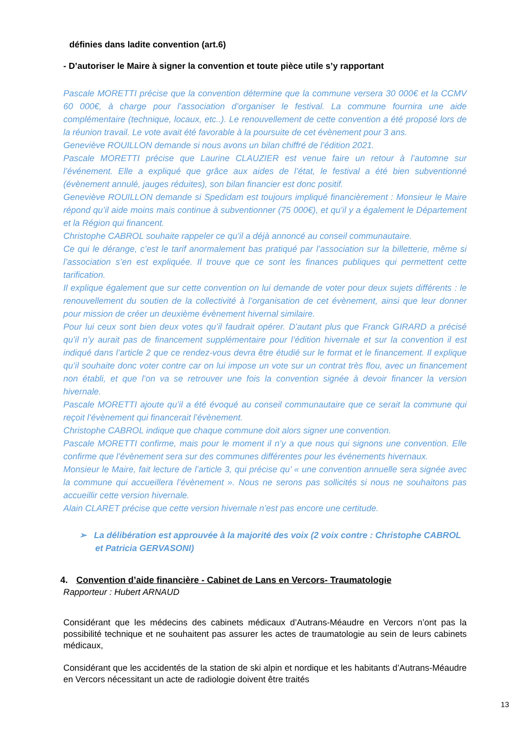définies dans ladite convention (art.6)
- D’autoriser le Maire à signer la convention et toute pièce utile s’y rapportant
Pascale MORETTI précise que la convention détermine que la commune versera 30 000€ et la CCMV 60 000€, à charge pour l’association d’organiser le festival. La commune fournira une aide complémentaire (technique, locaux, etc..). Le renouvellement de cette convention a été proposé lors de la réunion travail. Le vote avait été favorable à la poursuite de cet évènement pour 3 ans.
Geneviève ROUILLON demande si nous avons un bilan chiffré de l’édition 2021.
Pascale MORETTI précise que Laurine CLAUZIER est venue faire un retour à l’automne sur l’événement. Elle a expliqué que grâce aux aides de l’état, le festival a été bien subventionné (évènement annulé, jauges réduites), son bilan financier est donc positif.
Geneviève ROUILLON demande si Spedidam est toujours impliqué financièrement : Monsieur le Maire répond qu’il aide moins mais continue à subventionner (75 000€), et qu’il y a également le Département et la Région qui financent.
Christophe CABROL souhaite rappeler ce qu’il a déjà annoncé au conseil communautaire.
Ce qui le dérange, c’est le tarif anormalement bas pratiqué par l’association sur la billetterie, même si l’association s’en est expliquée. Il trouve que ce sont les finances publiques qui permettent cette tarification.
Il explique également que sur cette convention on lui demande de voter pour deux sujets différents : le renouvellement du soutien de la collectivité à l’organisation de cet évènement, ainsi que leur donner pour mission de créer un deuxième évènement hivernal similaire.
Pour lui ceux sont bien deux votes qu’il faudrait opérer. D’autant plus que Franck GIRARD a précisé qu’il n’y aurait pas de financement supplémentaire pour l’édition hivernale et sur la convention il est indiqué dans l’article 2 que ce rendez-vous devra être étudié sur le format et le financement. Il explique qu’il souhaite donc voter contre car on lui impose un vote sur un contrat très flou, avec un financement non établi, et que l’on va se retrouver une fois la convention signée à devoir financer la version hivernale.
Pascale MORETTI ajoute qu’il a été évoqué au conseil communautaire que ce serait la commune qui reçoit l’évènement qui financerait l’évènement.
Christophe CABROL indique que chaque commune doit alors signer une convention.
Pascale MORETTI confirme, mais pour le moment il n’y a que nous qui signons une convention. Elle confirme que l’évènement sera sur des communes différentes pour les événements hivernaux.
Monsieur le Maire, fait lecture de l’article 3, qui précise qu’ « une convention annuelle sera signée avec la commune qui accueillera l’évènement ». Nous ne serons pas sollicités si nous ne souhaitons pas accueillir cette version hivernale.
Alain CLARET précise que cette version hivernale n’est pas encore une certitude.
➢ La délibération est approuvée à la majorité des voix (2 voix contre : Christophe CABROL et Patricia GERVASONI)
4. Convention d’aide financière - Cabinet de Lans en Vercors- Traumatologie
Rapporteur : Hubert ARNAUD
Considérant que les médecins des cabinets médicaux d’Autrans-Méaudre en Vercors n’ont pas la possibilité technique et ne souhaitent pas assurer les actes de traumatologie au sein de leurs cabinets médicaux,
Considérant que les accidentés de la station de ski alpin et nordique et les habitants d’Autrans-Méaudre en Vercors nécessitant un acte de radiologie doivent être traités
13